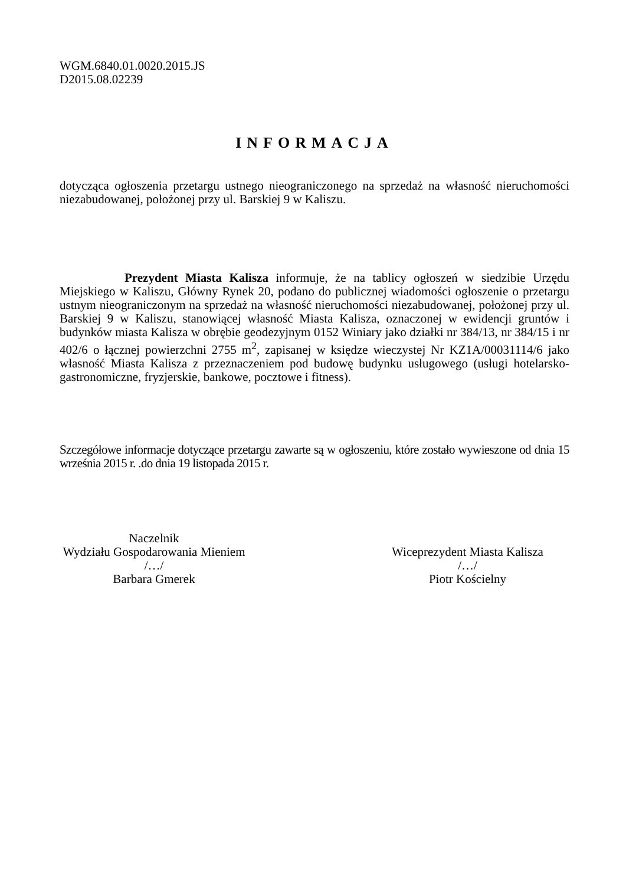WGM.6840.01.0020.2015.JS
D2015.08.02239
INFORMACJA
dotycząca ogłoszenia przetargu ustnego nieograniczonego na sprzedaż na własność nieruchomości niezabudowanej, położonej przy ul. Barskiej 9 w Kaliszu.
Prezydent Miasta Kalisza informuje, że na tablicy ogłoszeń w siedzibie Urzędu Miejskiego w Kaliszu, Główny Rynek 20, podano do publicznej wiadomości ogłoszenie o przetargu ustnym nieograniczonym na sprzedaż na własność nieruchomości niezabudowanej, położonej przy ul. Barskiej 9 w Kaliszu, stanowiącej własność Miasta Kalisza, oznaczonej w ewidencji gruntów i budynków miasta Kalisza w obrębie geodezyjnym 0152 Winiary jako działki nr 384/13, nr 384/15 i nr 402/6 o łącznej powierzchni 2755 m<sup>2</sup>, zapisanej w księdze wieczystej Nr KZ1A/00031114/6 jako własność Miasta Kalisza z przeznaczeniem pod budowę budynku usługowego (usługi hotelarsko-gastronomiczne, fryzjerskie, bankowe, pocztowe i fitness).
Szczegółowe informacje dotyczące przetargu zawarte są w ogłoszeniu, które zostało wywieszone od dnia 15 września 2015 r. .do dnia 19 listopada 2015 r.
Naczelnik
Wydziału Gospodarowania Mieniem
/…/
Barbara Gmerek
Wiceprezydent Miasta Kalisza
/…/
Piotr Kościelny